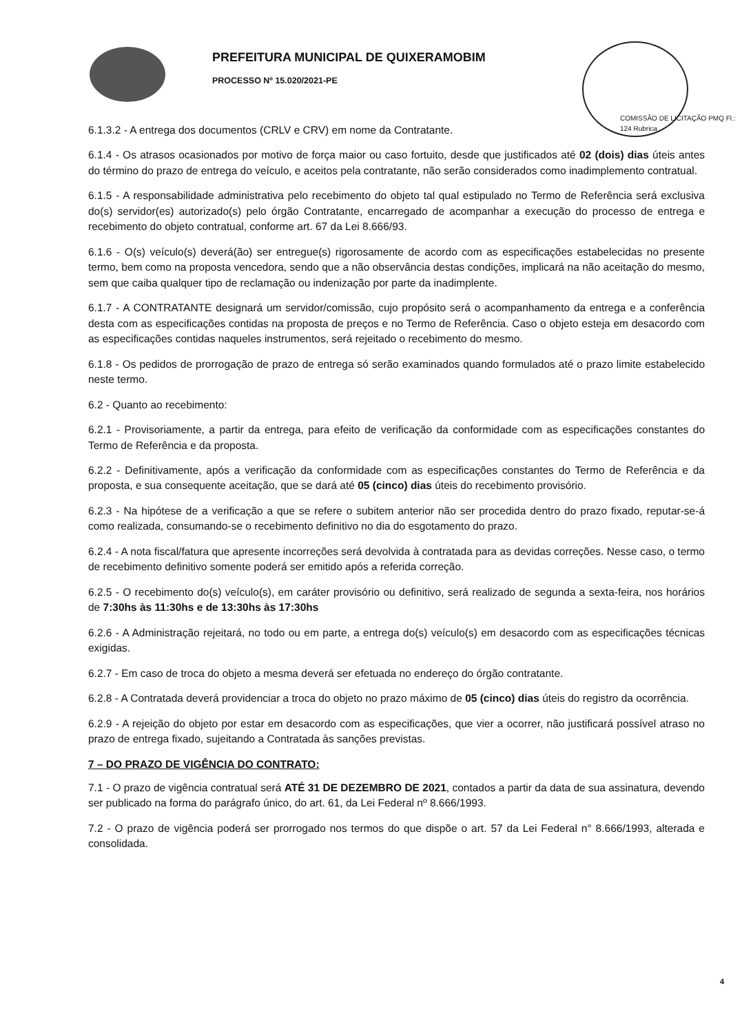PREFEITURA MUNICIPAL DE QUIXERAMOBIM
PROCESSO Nº 15.020/2021-PE
COMISSÃO DE LICITAÇÃO PMQ Fl.: 124 Rubrica
6.1.3.2 - A entrega dos documentos (CRLV e CRV) em nome da Contratante.
6.1.4 - Os atrasos ocasionados por motivo de força maior ou caso fortuito, desde que justificados até 02 (dois) dias úteis antes do término do prazo de entrega do veículo, e aceitos pela contratante, não serão considerados como inadimplemento contratual.
6.1.5 - A responsabilidade administrativa pelo recebimento do objeto tal qual estipulado no Termo de Referência será exclusiva do(s) servidor(es) autorizado(s) pelo órgão Contratante, encarregado de acompanhar a execução do processo de entrega e recebimento do objeto contratual, conforme art. 67 da Lei 8.666/93.
6.1.6 - O(s) veículo(s) deverá(ão) ser entregue(s) rigorosamente de acordo com as especificações estabelecidas no presente termo, bem como na proposta vencedora, sendo que a não observância destas condições, implicará na não aceitação do mesmo, sem que caiba qualquer tipo de reclamação ou indenização por parte da inadimplente.
6.1.7 - A CONTRATANTE designará um servidor/comissão, cujo propósito será o acompanhamento da entrega e a conferência desta com as especificações contidas na proposta de preços e no Termo de Referência. Caso o objeto esteja em desacordo com as especificações contidas naqueles instrumentos, será rejeitado o recebimento do mesmo.
6.1.8 - Os pedidos de prorrogação de prazo de entrega só serão examinados quando formulados até o prazo limite estabelecido neste termo.
6.2 - Quanto ao recebimento:
6.2.1 - Provisoriamente, a partir da entrega, para efeito de verificação da conformidade com as especificações constantes do Termo de Referência e da proposta.
6.2.2 - Definitivamente, após a verificação da conformidade com as especificações constantes do Termo de Referência e da proposta, e sua consequente aceitação, que se dará até 05 (cinco) dias úteis do recebimento provisório.
6.2.3 - Na hipótese de a verificação a que se refere o subitem anterior não ser procedida dentro do prazo fixado, reputar-se-á como realizada, consumando-se o recebimento definitivo no dia do esgotamento do prazo.
6.2.4 - A nota fiscal/fatura que apresente incorreções será devolvida à contratada para as devidas correções. Nesse caso, o termo de recebimento definitivo somente poderá ser emitido após a referida correção.
6.2.5 - O recebimento do(s) veículo(s), em caráter provisório ou definitivo, será realizado de segunda a sexta-feira, nos horários de 7:30hs às 11:30hs e de 13:30hs às 17:30hs
6.2.6 - A Administração rejeitará, no todo ou em parte, a entrega do(s) veículo(s) em desacordo com as especificações técnicas exigidas.
6.2.7 - Em caso de troca do objeto a mesma deverá ser efetuada no endereço do órgão contratante.
6.2.8 - A Contratada deverá providenciar a troca do objeto no prazo máximo de 05 (cinco) dias úteis do registro da ocorrência.
6.2.9 - A rejeição do objeto por estar em desacordo com as especificações, que vier a ocorrer, não justificará possível atraso no prazo de entrega fixado, sujeitando a Contratada às sanções previstas.
7 – DO PRAZO DE VIGÊNCIA DO CONTRATO:
7.1 - O prazo de vigência contratual será ATÉ 31 DE DEZEMBRO DE 2021, contados a partir da data de sua assinatura, devendo ser publicado na forma do parágrafo único, do art. 61, da Lei Federal nº 8.666/1993.
7.2 - O prazo de vigência poderá ser prorrogado nos termos do que dispõe o art. 57 da Lei Federal n° 8.666/1993, alterada e consolidada.
4